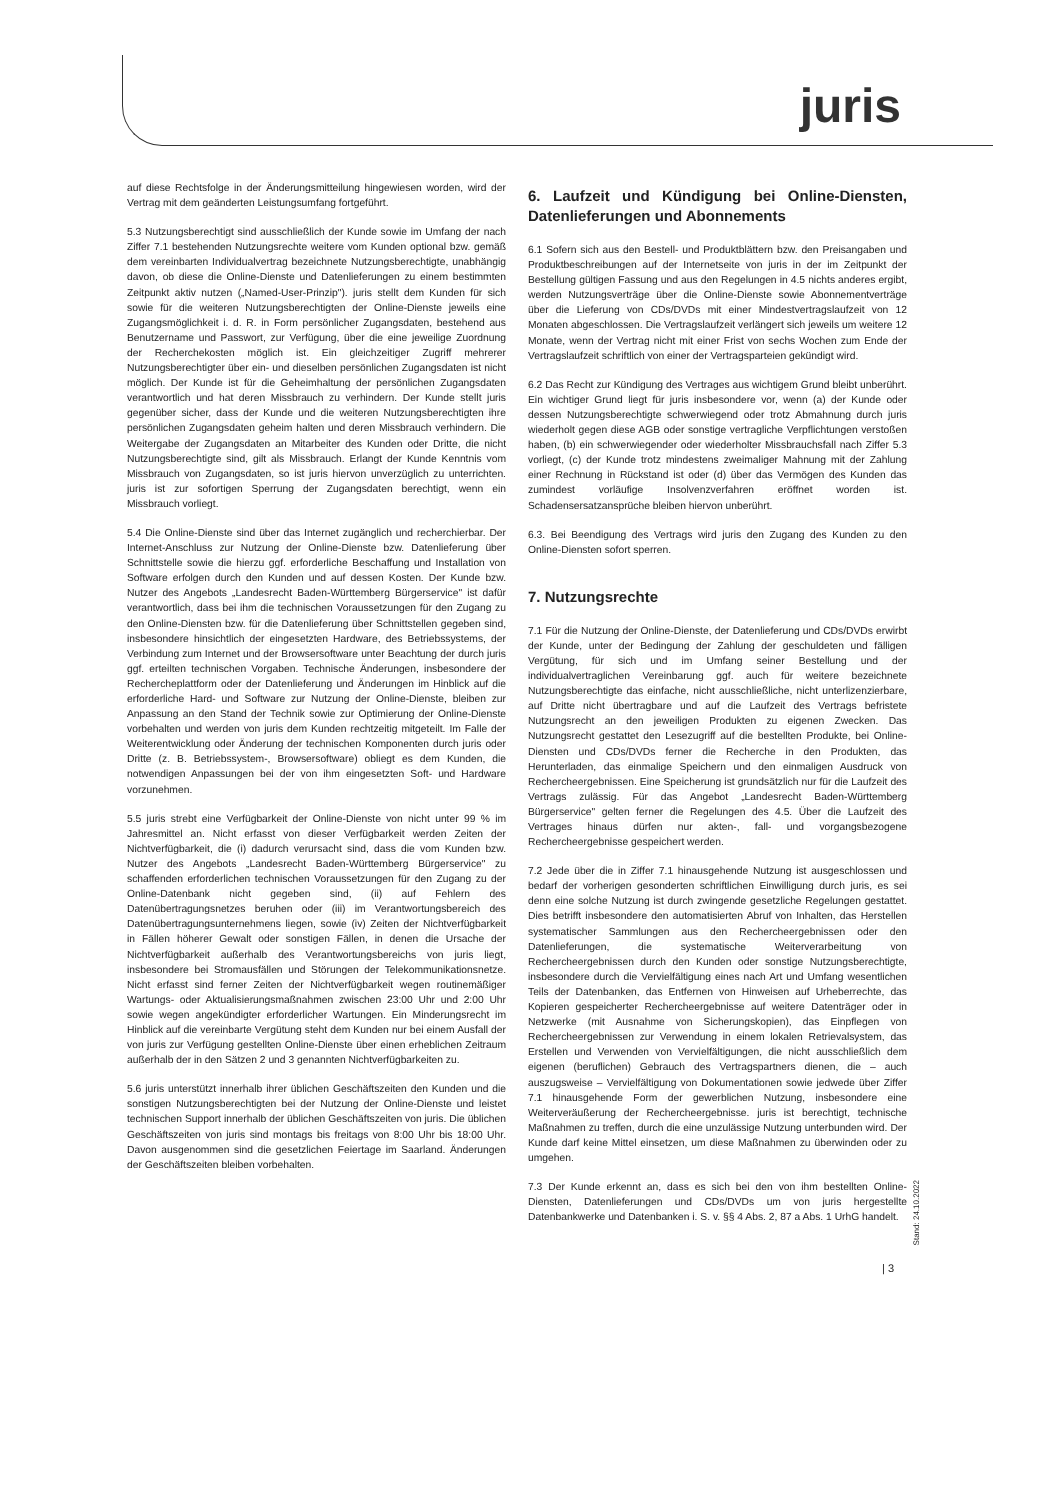juris
auf diese Rechtsfolge in der Änderungsmitteilung hingewiesen worden, wird der Vertrag mit dem geänderten Leistungsumfang fortgeführt.
5.3 Nutzungsberechtigt sind ausschließlich der Kunde sowie im Umfang der nach Ziffer 7.1 bestehenden Nutzungsrechte weitere vom Kunden optional bzw. gemäß dem vereinbarten Individualvertrag bezeichnete Nutzungsberechtigte, unabhängig davon, ob diese die Online-Dienste und Datenlieferungen zu einem bestimmten Zeitpunkt aktiv nutzen („Named-User-Prinzip"). juris stellt dem Kunden für sich sowie für die weiteren Nutzungsberechtigten der Online-Dienste jeweils eine Zugangsmöglichkeit i. d. R. in Form persönlicher Zugangsdaten, bestehend aus Benutzername und Passwort, zur Verfügung, über die eine jeweilige Zuordnung der Recherchekosten möglich ist. Ein gleichzeitiger Zugriff mehrerer Nutzungsberechtigter über ein- und dieselben persönlichen Zugangsdaten ist nicht möglich. Der Kunde ist für die Geheimhaltung der persönlichen Zugangsdaten verantwortlich und hat deren Missbrauch zu verhindern. Der Kunde stellt juris gegenüber sicher, dass der Kunde und die weiteren Nutzungsberechtigten ihre persönlichen Zugangsdaten geheim halten und deren Missbrauch verhindern. Die Weitergabe der Zugangsdaten an Mitarbeiter des Kunden oder Dritte, die nicht Nutzungsberechtigte sind, gilt als Missbrauch. Erlangt der Kunde Kenntnis vom Missbrauch von Zugangsdaten, so ist juris hiervon unverzüglich zu unterrichten. juris ist zur sofortigen Sperrung der Zugangsdaten berechtigt, wenn ein Missbrauch vorliegt.
5.4 Die Online-Dienste sind über das Internet zugänglich und recherchierbar. Der Internet-Anschluss zur Nutzung der Online-Dienste bzw. Datenlieferung über Schnittstelle sowie die hierzu ggf. erforderliche Beschaffung und Installation von Software erfolgen durch den Kunden und auf dessen Kosten. Der Kunde bzw. Nutzer des Angebots „Landesrecht Baden-Württemberg Bürgerservice" ist dafür verantwortlich, dass bei ihm die technischen Voraussetzungen für den Zugang zu den Online-Diensten bzw. für die Datenlieferung über Schnittstellen gegeben sind, insbesondere hinsichtlich der eingesetzten Hardware, des Betriebssystems, der Verbindung zum Internet und der Browsersoftware unter Beachtung der durch juris ggf. erteilten technischen Vorgaben. Technische Änderungen, insbesondere der Rechercheplattform oder der Datenlieferung und Änderungen im Hinblick auf die erforderliche Hard- und Software zur Nutzung der Online-Dienste, bleiben zur Anpassung an den Stand der Technik sowie zur Optimierung der Online-Dienste vorbehalten und werden von juris dem Kunden rechtzeitig mitgeteilt. Im Falle der Weiterentwicklung oder Änderung der technischen Komponenten durch juris oder Dritte (z. B. Betriebssystem-, Browsersoftware) obliegt es dem Kunden, die notwendigen Anpassungen bei der von ihm eingesetzten Soft- und Hardware vorzunehmen.
5.5 juris strebt eine Verfügbarkeit der Online-Dienste von nicht unter 99 % im Jahresmittel an. Nicht erfasst von dieser Verfügbarkeit werden Zeiten der Nichtverfügbarkeit, die (i) dadurch verursacht sind, dass die vom Kunden bzw. Nutzer des Angebots „Landesrecht Baden-Württemberg Bürgerservice" zu schaffenden erforderlichen technischen Voraussetzungen für den Zugang zu der Online-Datenbank nicht gegeben sind, (ii) auf Fehlern des Datenübertragungsnetzes beruhen oder (iii) im Verantwortungsbereich des Datenübertragungsunternehmens liegen, sowie (iv) Zeiten der Nichtverfügbarkeit in Fällen höherer Gewalt oder sonstigen Fällen, in denen die Ursache der Nichtverfügbarkeit außerhalb des Verantwortungsbereichs von juris liegt, insbesondere bei Stromausfällen und Störungen der Telekommunikationsnetze. Nicht erfasst sind ferner Zeiten der Nichtverfügbarkeit wegen routinemäßiger Wartungs- oder Aktualisierungsmaßnahmen zwischen 23:00 Uhr und 2:00 Uhr sowie wegen angekündigter erforderlicher Wartungen. Ein Minderungsrecht im Hinblick auf die vereinbarte Vergütung steht dem Kunden nur bei einem Ausfall der von juris zur Verfügung gestellten Online-Dienste über einen erheblichen Zeitraum außerhalb der in den Sätzen 2 und 3 genannten Nichtverfügbarkeiten zu.
5.6 juris unterstützt innerhalb ihrer üblichen Geschäftszeiten den Kunden und die sonstigen Nutzungsberechtigten bei der Nutzung der Online-Dienste und leistet technischen Support innerhalb der üblichen Geschäftszeiten von juris. Die üblichen Geschäftszeiten von juris sind montags bis freitags von 8:00 Uhr bis 18:00 Uhr. Davon ausgenommen sind die gesetzlichen Feiertage im Saarland. Änderungen der Geschäftszeiten bleiben vorbehalten.
6. Laufzeit und Kündigung bei Online-Diensten, Datenlieferungen und Abonnements
6.1 Sofern sich aus den Bestell- und Produktblättern bzw. den Preisangaben und Produktbeschreibungen auf der Internetseite von juris in der im Zeitpunkt der Bestellung gültigen Fassung und aus den Regelungen in 4.5 nichts anderes ergibt, werden Nutzungsverträge über die Online-Dienste sowie Abonnementverträge über die Lieferung von CDs/DVDs mit einer Mindestvertragslaufzeit von 12 Monaten abgeschlossen. Die Vertragslaufzeit verlängert sich jeweils um weitere 12 Monate, wenn der Vertrag nicht mit einer Frist von sechs Wochen zum Ende der Vertragslaufzeit schriftlich von einer der Vertragsparteien gekündigt wird.
6.2 Das Recht zur Kündigung des Vertrages aus wichtigem Grund bleibt unberührt. Ein wichtiger Grund liegt für juris insbesondere vor, wenn (a) der Kunde oder dessen Nutzungsberechtigte schwerwiegend oder trotz Abmahnung durch juris wiederholt gegen diese AGB oder sonstige vertragliche Verpflichtungen verstoßen haben, (b) ein schwerwiegender oder wiederholter Missbrauchsfall nach Ziffer 5.3 vorliegt, (c) der Kunde trotz mindestens zweimaliger Mahnung mit der Zahlung einer Rechnung in Rückstand ist oder (d) über das Vermögen des Kunden das zumindest vorläufige Insolvenzverfahren eröffnet worden ist. Schadensersatzansprüche bleiben hiervon unberührt.
6.3. Bei Beendigung des Vertrags wird juris den Zugang des Kunden zu den Online-Diensten sofort sperren.
7. Nutzungsrechte
7.1 Für die Nutzung der Online-Dienste, der Datenlieferung und CDs/DVDs erwirbt der Kunde, unter der Bedingung der Zahlung der geschuldeten und fälligen Vergütung, für sich und im Umfang seiner Bestellung und der individualvertraglichen Vereinbarung ggf. auch für weitere bezeichnete Nutzungsberechtigte das einfache, nicht ausschließliche, nicht unterlizenzierbare, auf Dritte nicht übertragbare und auf die Laufzeit des Vertrags befristete Nutzungsrecht an den jeweiligen Produkten zu eigenen Zwecken. Das Nutzungsrecht gestattet den Lesezugriff auf die bestellten Produkte, bei Online-Diensten und CDs/DVDs ferner die Recherche in den Produkten, das Herunterladen, das einmalige Speichern und den einmaligen Ausdruck von Rechercheergebnissen. Eine Speicherung ist grundsätzlich nur für die Laufzeit des Vertrags zulässig. Für das Angebot „Landesrecht Baden-Württemberg Bürgerservice" gelten ferner die Regelungen des 4.5. Über die Laufzeit des Vertrages hinaus dürfen nur akten-, fall- und vorgangsbezogene Rechercheergebnisse gespeichert werden.
7.2 Jede über die in Ziffer 7.1 hinausgehende Nutzung ist ausgeschlossen und bedarf der vorherigen gesonderten schriftlichen Einwilligung durch juris, es sei denn eine solche Nutzung ist durch zwingende gesetzliche Regelungen gestattet. Dies betrifft insbesondere den automatisierten Abruf von Inhalten, das Herstellen systematischer Sammlungen aus den Rechercheergebnissen oder den Datenlieferungen, die systematische Weiterverarbeitung von Rechercheergebnissen durch den Kunden oder sonstige Nutzungsberechtigte, insbesondere durch die Vervielfältigung eines nach Art und Umfang wesentlichen Teils der Datenbanken, das Entfernen von Hinweisen auf Urheberrechte, das Kopieren gespeicherter Rechercheergebnisse auf weitere Datenträger oder in Netzwerke (mit Ausnahme von Sicherungskopien), das Einpflegen von Rechercheergebnissen zur Verwendung in einem lokalen Retrievalsystem, das Erstellen und Verwenden von Vervielfältigungen, die nicht ausschließlich dem eigenen (beruflichen) Gebrauch des Vertragspartners dienen, die – auch auszugsweise – Vervielfältigung von Dokumentationen sowie jedwede über Ziffer 7.1 hinausgehende Form der gewerblichen Nutzung, insbesondere eine Weiterveräußerung der Rechercheergebnisse. juris ist berechtigt, technische Maßnahmen zu treffen, durch die eine unzulässige Nutzung unterbunden wird. Der Kunde darf keine Mittel einsetzen, um diese Maßnahmen zu überwinden oder zu umgehen.
7.3 Der Kunde erkennt an, dass es sich bei den von ihm bestellten Online-Diensten, Datenlieferungen und CDs/DVDs um von juris hergestellte Datenbankwerke und Datenbanken i. S. v. §§ 4 Abs. 2, 87 a Abs. 1 UrhG handelt.
Stand: 24.10.2022
| 3